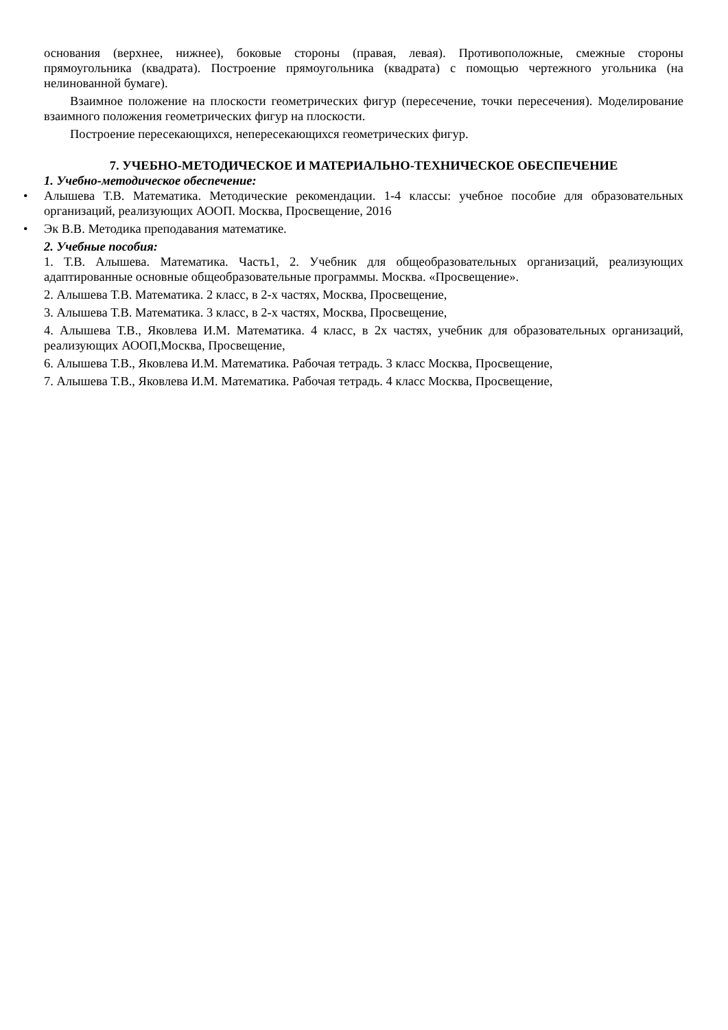основания (верхнее, нижнее), боковые стороны (правая, левая). Противоположные, смежные стороны прямоугольника (квадрата). Построение прямоугольника (квадрата) с помощью чертежного угольника (на нелинованной бумаге).
Взаимное положение на плоскости геометрических фигур (пересечение, точки пересечения). Моделирование взаимного положения геометрических фигур на плоскости.
Построение пересекающихся, непересекающихся геометрических фигур.
7. УЧЕБНО-МЕТОДИЧЕСКОЕ И МАТЕРИАЛЬНО-ТЕХНИЧЕСКОЕ ОБЕСПЕЧЕНИЕ
1. Учебно-методическое обеспечение:
• Алышева Т.В. Математика. Методические рекомендации. 1-4 классы: учебное пособие для образовательных организаций, реализующих АООП. Москва, Просвещение, 2016
• Эк В.В. Методика преподавания математике.
2. Учебные пособия:
1. Т.В. Алышева. Математика. Часть1, 2. Учебник для общеобразовательных организаций, реализующих адаптированные основные общеобразовательные программы. Москва. «Просвещение».
2. Алышева Т.В. Математика. 2 класс, в 2-х частях, Москва, Просвещение,
3. Алышева Т.В. Математика. 3 класс, в 2-х частях, Москва, Просвещение,
4. Алышева Т.В., Яковлева И.М. Математика. 4 класс, в 2х частях, учебник для образовательных организаций, реализующих АООП,Москва, Просвещение,
6. Алышева Т.В., Яковлева И.М. Математика. Рабочая тетрадь. 3 класс Москва, Просвещение,
7. Алышева Т.В., Яковлева И.М. Математика. Рабочая тетрадь. 4 класс Москва, Просвещение,